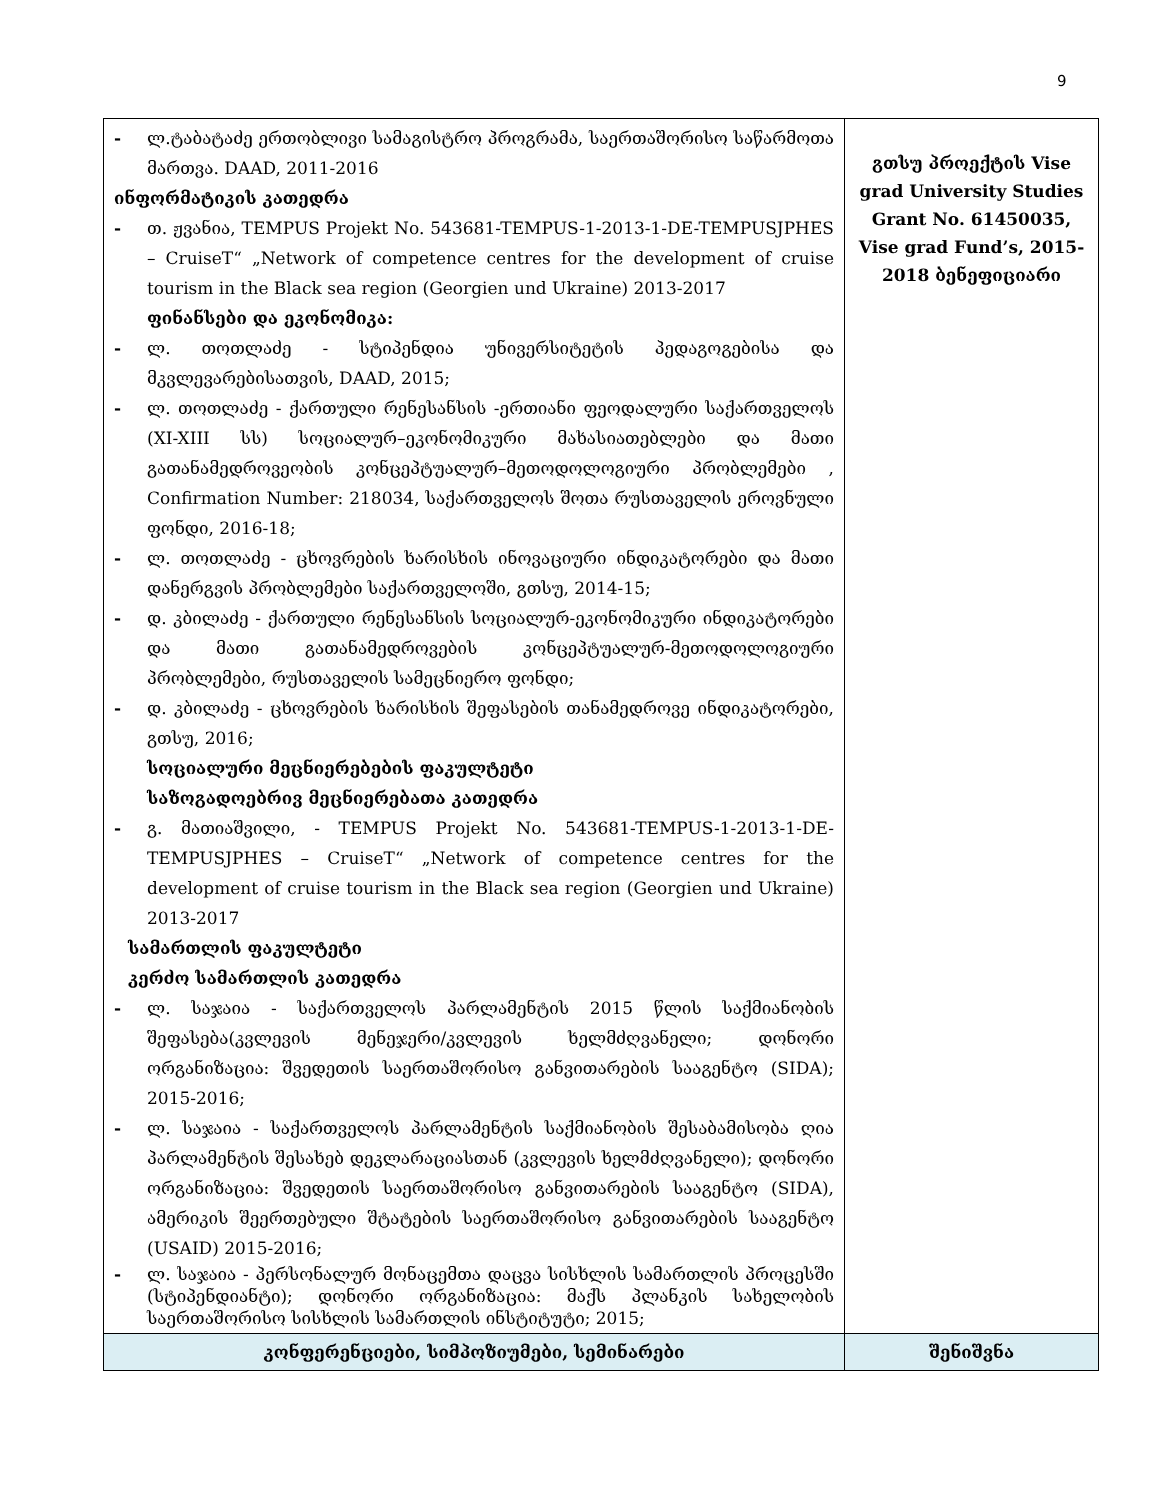9
| - ლ.ტაბატაძე ერთობლივი სამაგისტრო პროგრამა, საერთაშორისო საწარმოთა მართვა. DAAD, 2011-2016 ინფორმატიკის კათედრა - თ. ჟვანია, TEMPUS Projekt No. 543681-TEMPUS-1-2013-1-DE-TEMPUSJPHES – CruiseT“ „Network of competence centres for the development of cruise tourism in the Black sea region (Georgien und Ukraine) 2013-2017 ფინანსები და ეკონომიკა: - ლ. თოთლაძე - სტიპენდია უნივერსიტეტის პედაგოგებისა და მკვლევარებისათვის, DAAD, 2015; - ლ. თოთლაძე - ქართული რენესანსის -ერთიანი ფეოდალური საქართველოს (XI-XIII სს) სოციალურ–ეკონომიკური მახასიათებლები და მათი გათანამედროვეობის კონცეპტუალურ–მეთოდოლოგიური პრობლემები , Confirmation Number: 218034, საქართველოს შოთა რუსთაველის ეროვნული ფონდი, 2016-18; - ლ. თოთლაძე - ცხოვრების ხარისხის ინოვაციური ინდიკატორები და მათი დანერგვის პრობლემები საქართველოში, გთსუ, 2014-15; - დ. კბილაძე - ქართული რენესანსის სოციალურ-ეკონომიკური ინდიკატორები და მათი გათანამედროვების კონცეპტუალურ-მეთოდოლოგიური პრობლემები, რუსთაველის სამეცნიერო ფონდი; - დ. კბილაძე - ცხოვრების ხარისხის შეფასების თანამედროვე ინდიკატორები, გთსუ, 2016; სოციალური მეცნიერებების ფაკულტეტი საზოგადოებრივ მეცნიერებათა კათედრა - გ. მათიაშვილი, - TEMPUS Projekt No. 543681-TEMPUS-1-2013-1-DE-TEMPUSJPHES – CruiseT“ „Network of competence centres for the development of cruise tourism in the Black sea region (Georgien und Ukraine) 2013-2017 სამართლის ფაკულტეტი კერძო სამართლის კათედრა - ლ. საჯაია - საქართველოს პარლამენტის 2015 წლის საქმიანობის შეფასება(კვლევის მენეჯერი/კვლევის ხელმძღვანელი; დონორი ორგანიზაცია: შვედეთის საერთაშორისო განვითარების სააგენტო (SIDA); 2015-2016; - ლ. საჯაია - საქართველოს პარლამენტის საქმიანობის შესაბამისობა ღია პარლამენტის შესახებ დეკლარაციასთან (კვლევის ხელმძღვანელი); დონორი ორგანიზაცია: შვედეთის საერთაშორისო განვითარების სააგენტო (SIDA), ამერიკის შეერთებული შტატების საერთაშორისო განვითარების სააგენტო (USAID) 2015-2016; - ლ. საჯაია - პერსონალურ მონაცემთა დაცვა სისხლის სამართლის პროცესში (სტიპენდიანტი); დონორი ორგანიზაცია: მაქს პლანკის სახელობის საერთაშორისო სისხლის სამართლის ინსტიტუტი; 2015; | გთსუ პროექტის Vise grad University Studies Grant No. 61450035, Vise grad Fund’s, 2015-2018 ბენეფიციარი |
| კონფერენციები, სიმპოზიუმები, სემინარები | შენიშვნა |